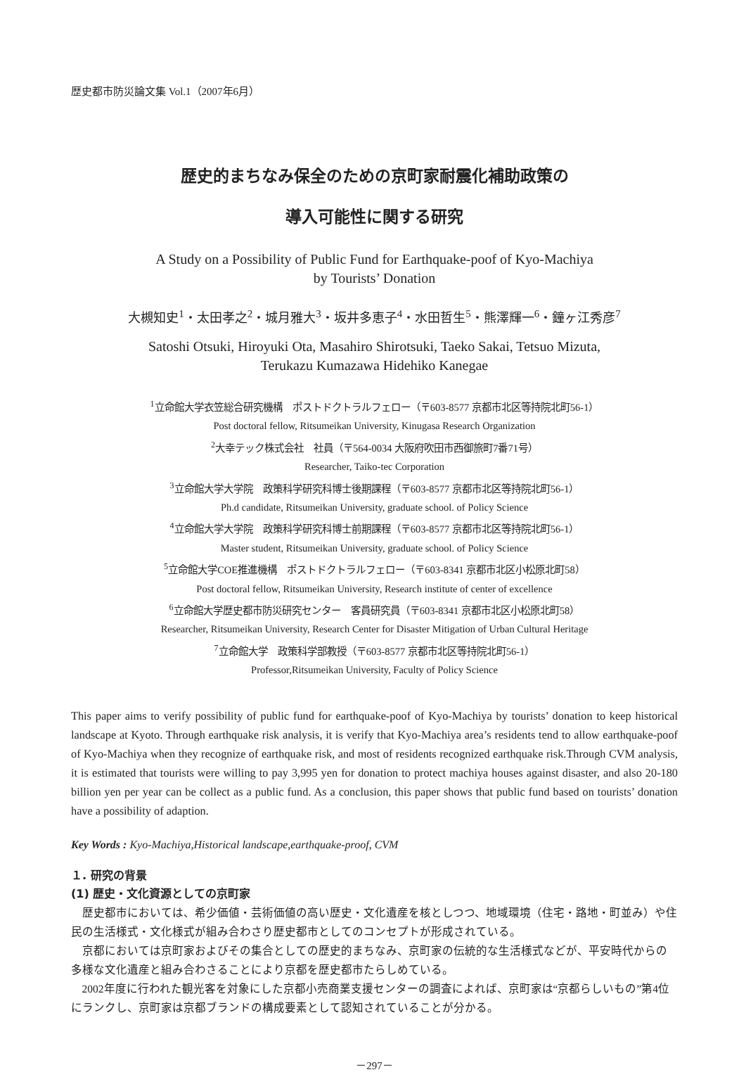歴史都市防災論文集 Vol.1（2007年6月）
歴史的まちなみ保全のための京町家耐震化補助政策の
導入可能性に関する研究
A Study on a Possibility of Public Fund for Earthquake-poof of Kyo-Machiya
by Tourists’ Donation
大槻知史<sup>1</sup>・太田孝之<sup>2</sup>・城月雅大<sup>3</sup>・坂井多恵子<sup>4</sup>・水田哲生<sup>5</sup>・熊澤輝一<sup>6</sup>・鐘ヶ江秀彦<sup>7</sup>
Satoshi Otsuki, Hiroyuki Ota, Masahiro Shirotsuki, Taeko Sakai, Tetsuo Mizuta,
Terukazu Kumazawa Hidehiko Kanegae
<sup>1</sup> 立命館大学衣笠総合研究機構　ポストドクトラルフェロー（〒603-8577 京都市北区等持院北町56-1）
Post doctoral fellow, Ritsumeikan University, Kinugasa Research Organization
<sup>2</sup> 大幸テック株式会社　社員（〒564-0034 大阪府吹田市西御旅町7番71号）
Researcher, Taiko-tec Corporation
<sup>3</sup> 立命館大学大学院　政策科学研究科博士後期課程（〒603-8577 京都市北区等持院北町56-1）
Ph.d candidate, Ritsumeikan University, graduate school. of Policy Science
<sup>4</sup> 立命館大学大学院　政策科学研究科博士前期課程（〒603-8577 京都市北区等持院北町56-1）
Master student, Ritsumeikan University, graduate school. of Policy Science
<sup>5</sup> 立命館大学COE推進機構　ポストドクトラルフェロー（〒603-8341 京都市北区小松原北町58）
Post doctoral fellow, Ritsumeikan University, Research institute of center of excellence
<sup>6</sup> 立命館大学歴史都市防災研究センター　客員研究員（〒603-8341 京都市北区小松原北町58）
Researcher, Ritsumeikan University, Research Center for Disaster Mitigation of Urban Cultural Heritage
<sup>7</sup> 立命館大学　政策科学部教授（〒603-8577 京都市北区等持院北町56-1）
Professor,Ritsumeikan University, Faculty of Policy Science
This paper aims to verify possibility of public fund for earthquake-poof of Kyo-Machiya by tourists’ donation to keep historical landscape at Kyoto. Through earthquake risk analysis, it is verify that Kyo-Machiya area’s residents tend to allow earthquake-poof of Kyo-Machiya when they recognize of earthquake risk, and most of residents recognized earthquake risk.Through CVM analysis, it is estimated that tourists were willing to pay 3,995 yen for donation to protect machiya houses against disaster, and also 20-180 billion yen per year can be collect as a public fund. As a conclusion, this paper shows that public fund based on tourists’ donation have a possibility of adaption.
Key Words : Kyo-Machiya,Historical landscape,earthquake-proof, CVM
１. 研究の背景
(1) 歴史・文化資源としての京町家
歴史都市においては、希少価値・芸術価値の高い歴史・文化遺産を核としつつ、地域環境（住宅・路地・町並み）や住民の生活様式・文化様式が組み合わさり歴史都市としてのコンセプトが形成されている。
京都においては京町家およびその集合としての歴史的まちなみ、京町家の伝統的な生活様式などが、平安時代からの多様な文化遺産と組み合わさることにより京都を歴史都市たらしめている。
2002年度に行われた観光客を対象にした京都小売商業支援センターの調査によれば、京町家は“京都らしいもの”第4位 にランクし、京町家は京都ブランドの構成要素として認知されていることが分かる。
－297－